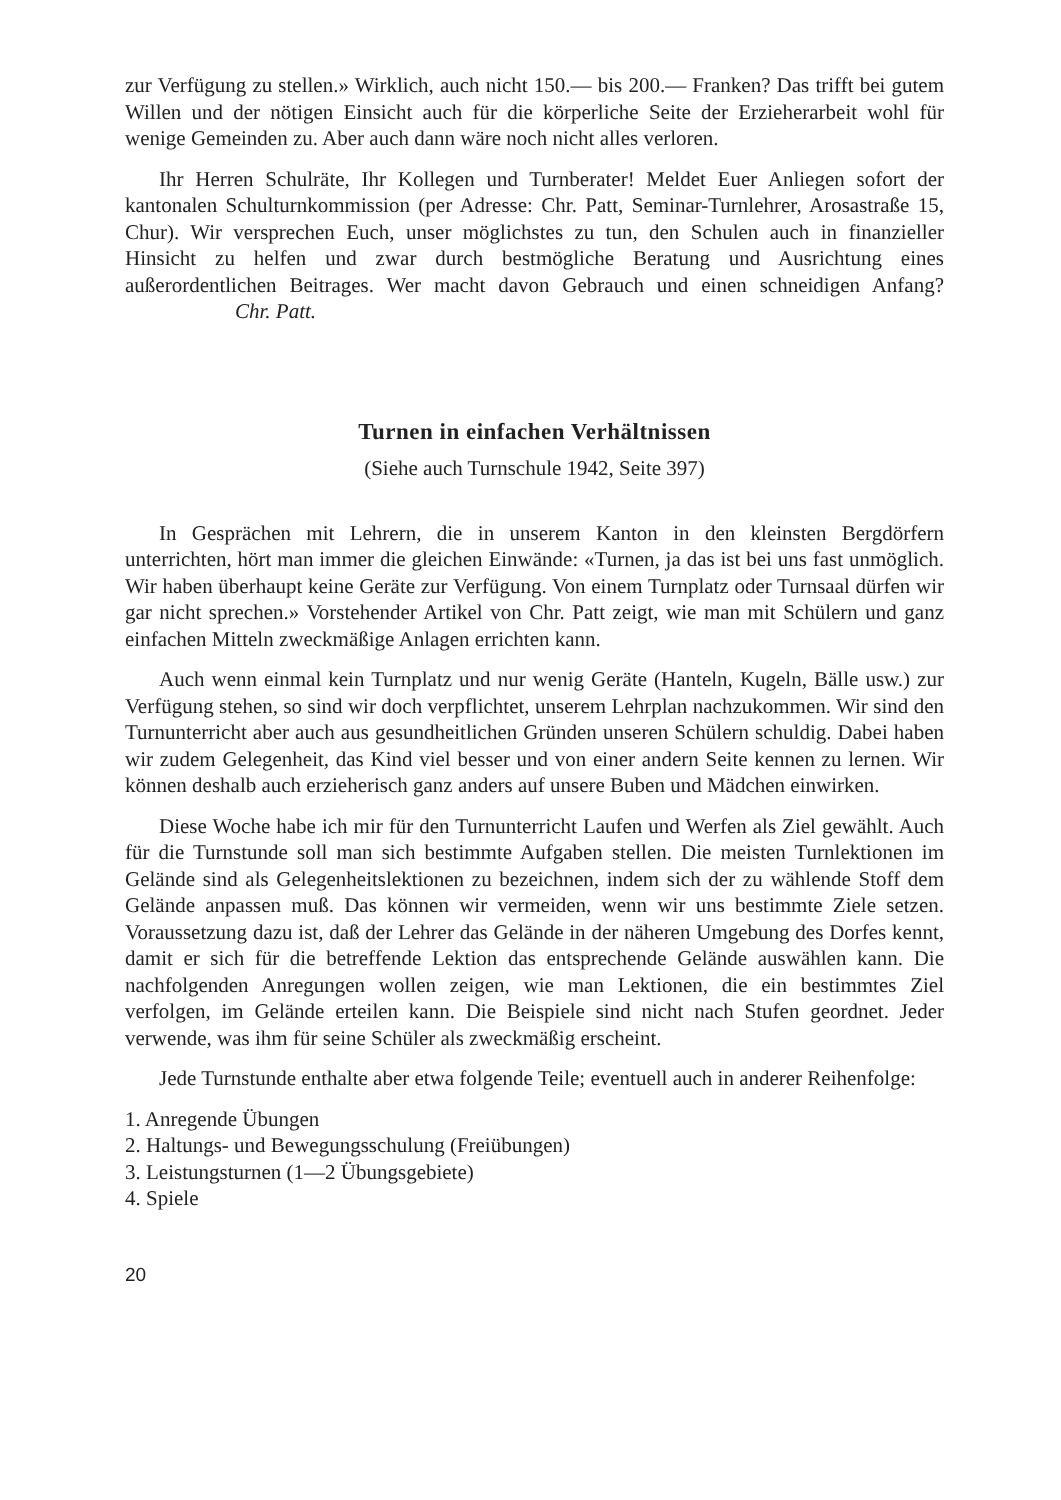zur Verfügung zu stellen.» Wirklich, auch nicht 150.— bis 200.— Franken? Das trifft bei gutem Willen und der nötigen Einsicht auch für die körperliche Seite der Erzieherarbeit wohl für wenige Gemeinden zu. Aber auch dann wäre noch nicht alles verloren.
Ihr Herren Schulräte, Ihr Kollegen und Turnberater! Meldet Euer Anliegen sofort der kantonalen Schulturnkommission (per Adresse: Chr. Patt, Seminar-Turnlehrer, Arosastraße 15, Chur). Wir versprechen Euch, unser möglichstes zu tun, den Schulen auch in finanzieller Hinsicht zu helfen und zwar durch bestmögliche Beratung und Ausrichtung eines außerordentlichen Beitrages. Wer macht davon Gebrauch und einen schneidigen Anfang? Chr. Patt.
Turnen in einfachen Verhältnissen
(Siehe auch Turnschule 1942, Seite 397)
In Gesprächen mit Lehrern, die in unserem Kanton in den kleinsten Bergdörfern unterrichten, hört man immer die gleichen Einwände: «Turnen, ja das ist bei uns fast unmöglich. Wir haben überhaupt keine Geräte zur Verfügung. Von einem Turnplatz oder Turnsaal dürfen wir gar nicht sprechen.» Vorstehender Artikel von Chr. Patt zeigt, wie man mit Schülern und ganz einfachen Mitteln zweckmäßige Anlagen errichten kann.
Auch wenn einmal kein Turnplatz und nur wenig Geräte (Hanteln, Kugeln, Bälle usw.) zur Verfügung stehen, so sind wir doch verpflichtet, unserem Lehrplan nachzukommen. Wir sind den Turnunterricht aber auch aus gesundheitlichen Gründen unseren Schülern schuldig. Dabei haben wir zudem Gelegenheit, das Kind viel besser und von einer andern Seite kennen zu lernen. Wir können deshalb auch erzieherisch ganz anders auf unsere Buben und Mädchen einwirken.
Diese Woche habe ich mir für den Turnunterricht Laufen und Werfen als Ziel gewählt. Auch für die Turnstunde soll man sich bestimmte Aufgaben stellen. Die meisten Turnlektionen im Gelände sind als Gelegenheitslektionen zu bezeichnen, indem sich der zu wählende Stoff dem Gelände anpassen muß. Das können wir vermeiden, wenn wir uns bestimmte Ziele setzen. Voraussetzung dazu ist, daß der Lehrer das Gelände in der näheren Umgebung des Dorfes kennt, damit er sich für die betreffende Lektion das entsprechende Gelände auswählen kann. Die nachfolgenden Anregungen wollen zeigen, wie man Lektionen, die ein bestimmtes Ziel verfolgen, im Gelände erteilen kann. Die Beispiele sind nicht nach Stufen geordnet. Jeder verwende, was ihm für seine Schüler als zweckmäßig erscheint.
Jede Turnstunde enthalte aber etwa folgende Teile; eventuell auch in anderer Reihenfolge:
1. Anregende Übungen
2. Haltungs- und Bewegungsschulung (Freiübungen)
3. Leistungsturnen (1—2 Übungsgebiete)
4. Spiele
20